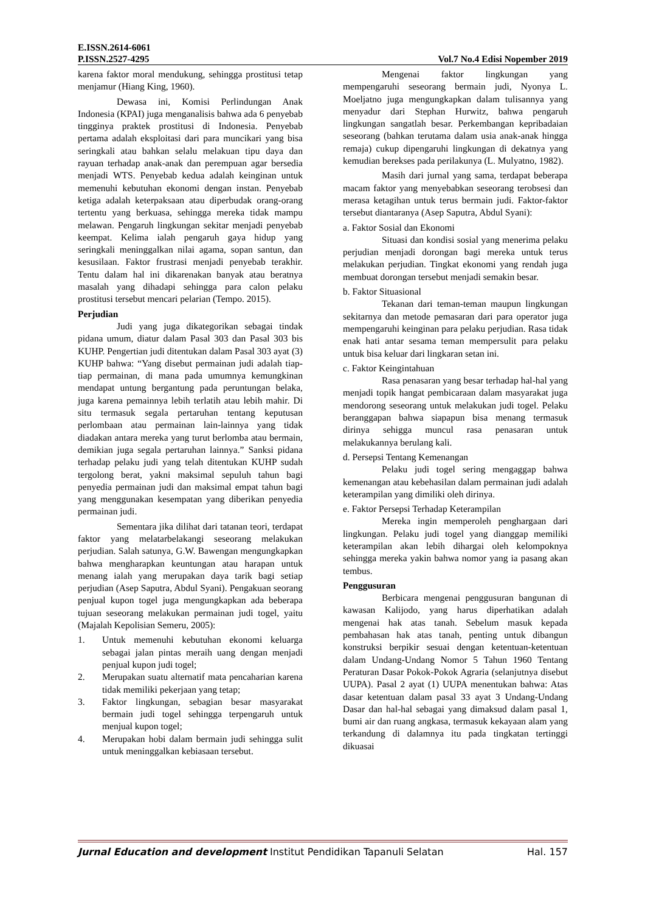E.ISSN.2614-6061
P.ISSN.2527-4295 Vol.7 No.4 Edisi Nopember 2019
karena faktor moral mendukung, sehingga prostitusi tetap menjamur (Hiang King, 1960).
Dewasa ini, Komisi Perlindungan Anak Indonesia (KPAI) juga menganalisis bahwa ada 6 penyebab tingginya praktek prostitusi di Indonesia. Penyebab pertama adalah eksploitasi dari para muncikari yang bisa seringkali atau bahkan selalu melakuan tipu daya dan rayuan terhadap anak-anak dan perempuan agar bersedia menjadi WTS. Penyebab kedua adalah keinginan untuk memenuhi kebutuhan ekonomi dengan instan. Penyebab ketiga adalah keterpaksaan atau diperbudak orang-orang tertentu yang berkuasa, sehingga mereka tidak mampu melawan. Pengaruh lingkungan sekitar menjadi penyebab keempat. Kelima ialah pengaruh gaya hidup yang seringkali meninggalkan nilai agama, sopan santun, dan kesusilaan. Faktor frustrasi menjadi penyebab terakhir. Tentu dalam hal ini dikarenakan banyak atau beratnya masalah yang dihadapi sehingga para calon pelaku prostitusi tersebut mencari pelarian (Tempo. 2015).
Perjudian
Judi yang juga dikategorikan sebagai tindak pidana umum, diatur dalam Pasal 303 dan Pasal 303 bis KUHP. Pengertian judi ditentukan dalam Pasal 303 ayat (3) KUHP bahwa: “Yang disebut permainan judi adalah tiap-tiap permainan, di mana pada umumnya kemungkinan mendapat untung bergantung pada peruntungan belaka, juga karena pemainnya lebih terlatih atau lebih mahir. Di situ termasuk segala pertaruhan tentang keputusan perlombaan atau permainan lain-lainnya yang tidak diadakan antara mereka yang turut berlomba atau bermain, demikian juga segala pertaruhan lainnya.” Sanksi pidana terhadap pelaku judi yang telah ditentukan KUHP sudah tergolong berat, yakni maksimal sepuluh tahun bagi penyedia permainan judi dan maksimal empat tahun bagi yang menggunakan kesempatan yang diberikan penyedia permainan judi.
Sementara jika dilihat dari tatanan teori, terdapat faktor yang melatarbelakangi seseorang melakukan perjudian. Salah satunya, G.W. Bawengan mengungkapkan bahwa mengharapkan keuntungan atau harapan untuk menang ialah yang merupakan daya tarik bagi setiap perjudian (Asep Saputra, Abdul Syani). Pengakuan seorang penjual kupon togel juga mengungkapkan ada beberapa tujuan seseorang melakukan permainan judi togel, yaitu (Majalah Kepolisian Semeru, 2005):
1. Untuk memenuhi kebutuhan ekonomi keluarga sebagai jalan pintas meraih uang dengan menjadi penjual kupon judi togel;
2. Merupakan suatu alternatif mata pencaharian karena tidak memiliki pekerjaan yang tetap;
3. Faktor lingkungan, sebagian besar masyarakat bermain judi togel sehingga terpengaruh untuk menjual kupon togel;
4. Merupakan hobi dalam bermain judi sehingga sulit untuk meninggalkan kebiasaan tersebut.
Mengenai faktor lingkungan yang mempengaruhi seseorang bermain judi, Nyonya L. Moeljatno juga mengungkapkan dalam tulisannya yang menyadur dari Stephan Hurwitz, bahwa pengaruh lingkungan sangatlah besar. Perkembangan kepribadaian seseorang (bahkan terutama dalam usia anak-anak hingga remaja) cukup dipengaruhi lingkungan di dekatnya yang kemudian berekses pada perilakunya (L. Mulyatno, 1982).
Masih dari jurnal yang sama, terdapat beberapa macam faktor yang menyebabkan seseorang terobsesi dan merasa ketagihan untuk terus bermain judi. Faktor-faktor tersebut diantaranya (Asep Saputra, Abdul Syani):
a. Faktor Sosial dan Ekonomi
Situasi dan kondisi sosial yang menerima pelaku perjudian menjadi dorongan bagi mereka untuk terus melakukan perjudian. Tingkat ekonomi yang rendah juga membuat dorongan tersebut menjadi semakin besar.
b. Faktor Situasional
Tekanan dari teman-teman maupun lingkungan sekitarnya dan metode pemasaran dari para operator juga mempengaruhi keinginan para pelaku perjudian. Rasa tidak enak hati antar sesama teman mempersulit para pelaku untuk bisa keluar dari lingkaran setan ini.
c. Faktor Keingintahuan
Rasa penasaran yang besar terhadap hal-hal yang menjadi topik hangat pembicaraan dalam masyarakat juga mendorong seseorang untuk melakukan judi togel. Pelaku beranggapan bahwa siapapun bisa menang termasuk dirinya sehigga muncul rasa penasaran untuk melakukannya berulang kali.
d. Persepsi Tentang Kemenangan
Pelaku judi togel sering mengaggap bahwa kemenangan atau kebehasilan dalam permainan judi adalah keterampilan yang dimiliki oleh dirinya.
e. Faktor Persepsi Terhadap Keterampilan
Mereka ingin memperoleh penghargaan dari lingkungan. Pelaku judi togel yang dianggap memiliki keterampilan akan lebih dihargai oleh kelompoknya sehingga mereka yakin bahwa nomor yang ia pasang akan tembus.
Penggusuran
Berbicara mengenai penggusuran bangunan di kawasan Kalijodo, yang harus diperhatikan adalah mengenai hak atas tanah. Sebelum masuk kepada pembahasan hak atas tanah, penting untuk dibangun konstruksi berpikir sesuai dengan ketentuan-ketentuan dalam Undang-Undang Nomor 5 Tahun 1960 Tentang Peraturan Dasar Pokok-Pokok Agraria (selanjutnya disebut UUPA). Pasal 2 ayat (1) UUPA menentukan bahwa: Atas dasar ketentuan dalam pasal 33 ayat 3 Undang-Undang Dasar dan hal-hal sebagai yang dimaksud dalam pasal 1, bumi air dan ruang angkasa, termasuk kekayaan alam yang terkandung di dalamnya itu pada tingkatan tertinggi dikuasai
Jurnal Education and development Institut Pendidikan Tapanuli Selatan Hal. 157